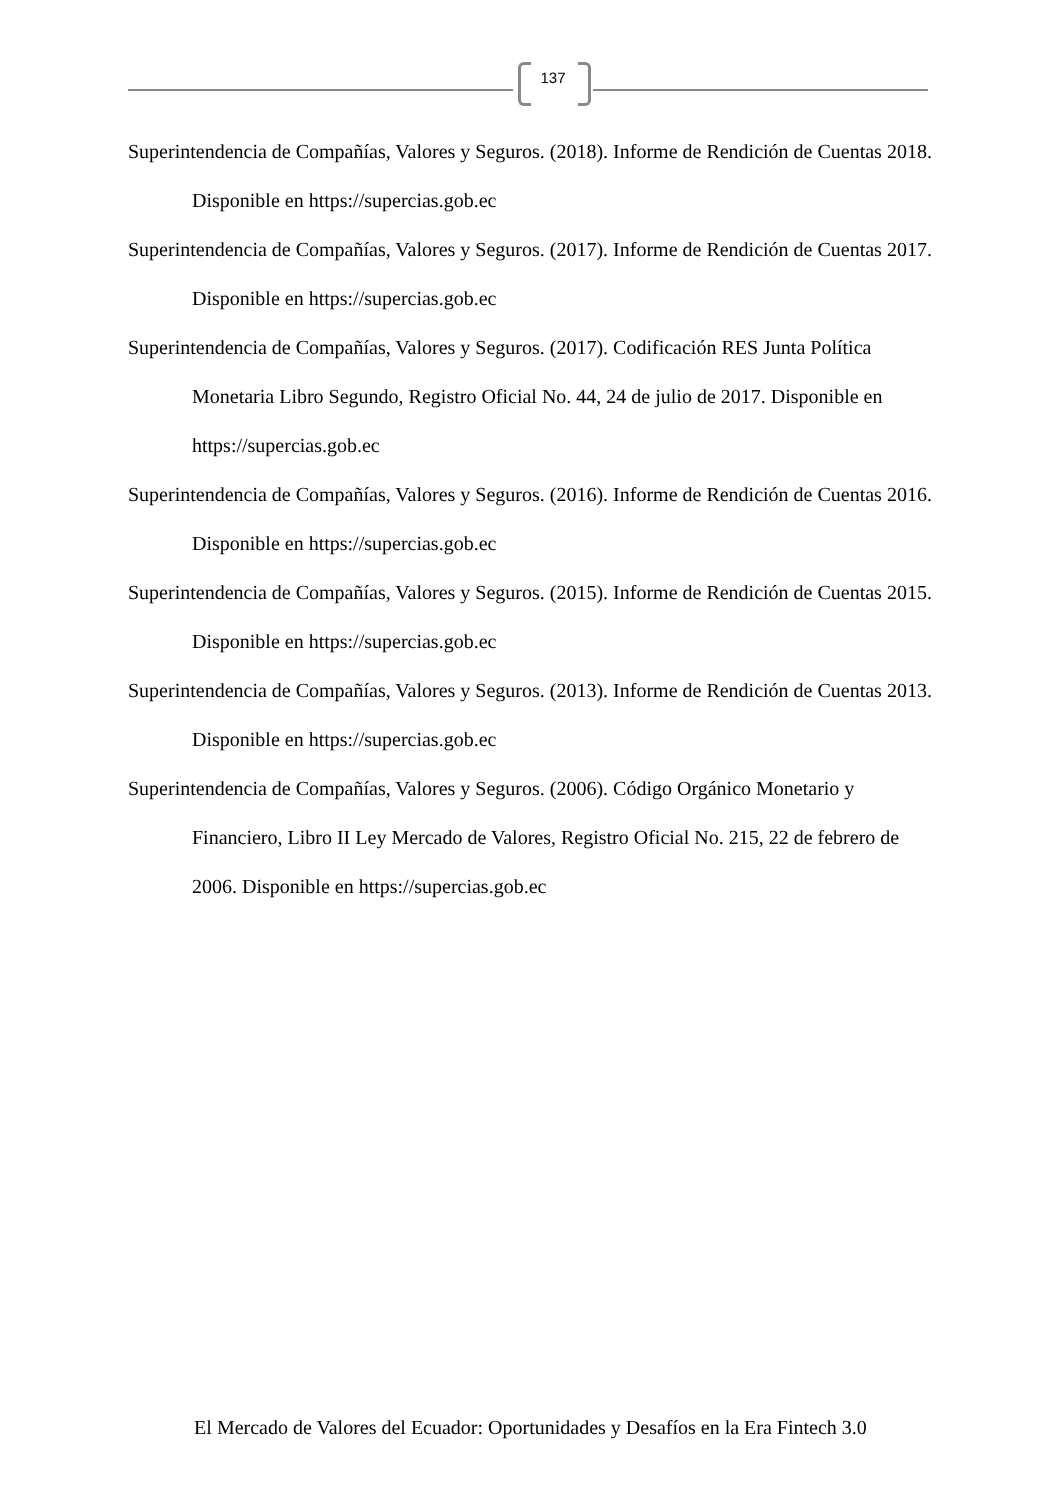137
Superintendencia de Compañías, Valores y Seguros. (2018). Informe de Rendición de Cuentas 2018. Disponible en https://supercias.gob.ec
Superintendencia de Compañías, Valores y Seguros. (2017). Informe de Rendición de Cuentas 2017. Disponible en https://supercias.gob.ec
Superintendencia de Compañías, Valores y Seguros. (2017). Codificación RES Junta Política Monetaria Libro Segundo, Registro Oficial No. 44, 24 de julio de 2017. Disponible en https://supercias.gob.ec
Superintendencia de Compañías, Valores y Seguros. (2016). Informe de Rendición de Cuentas 2016. Disponible en https://supercias.gob.ec
Superintendencia de Compañías, Valores y Seguros. (2015). Informe de Rendición de Cuentas 2015. Disponible en https://supercias.gob.ec
Superintendencia de Compañías, Valores y Seguros. (2013). Informe de Rendición de Cuentas 2013. Disponible en https://supercias.gob.ec
Superintendencia de Compañías, Valores y Seguros. (2006). Código Orgánico Monetario y Financiero, Libro II Ley Mercado de Valores, Registro Oficial No. 215, 22 de febrero de 2006. Disponible en https://supercias.gob.ec
El Mercado de Valores del Ecuador: Oportunidades y Desafíos en la Era Fintech 3.0